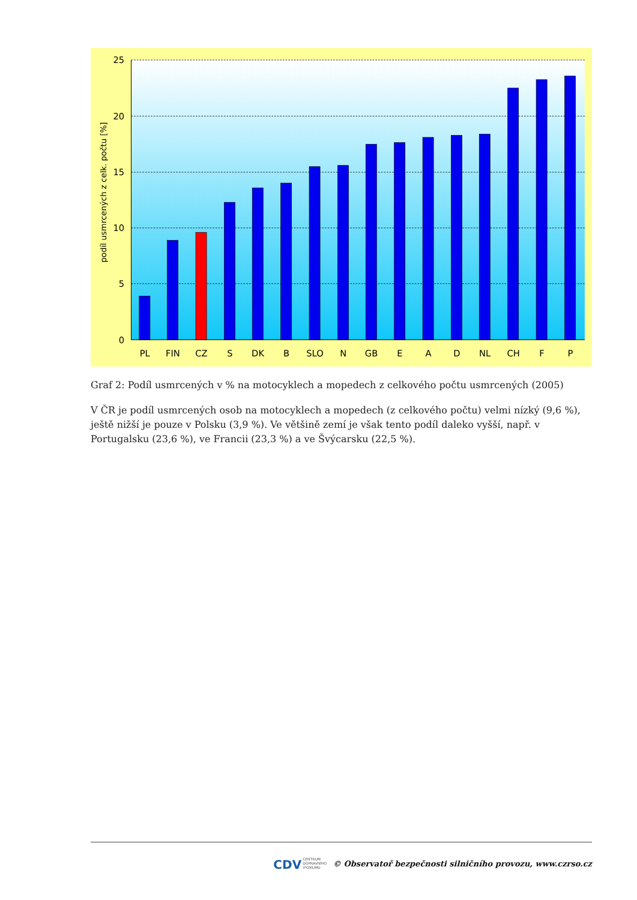25
20
15
10
5
0
PL
FIN
CZ
S
DK
B
SLO
N
GB
E
A
D
NL
CH
F
P
podíl usmrcených z celk. počtu [%]
Graf 2: Podíl usmrcených v % na motocyklech a mopedech z celkového počtu usmrcených (2005)
V ČR je podíl usmrcených osob na motocyklech a mopedech (z celkového počtu) velmi nízký (9,6 %), ještě nižší je pouze v Polsku (3,9 %). Ve většině zemí je však tento podíl daleko vyšší, např. v Portugalsku (23,6 %), ve Francii (23,3 %) a ve Švýcarsku (22,5 %).
CDVCENTRUM
DOPRAVNÍHO
VÝZKUMU © Observatoř bezpečnosti silničního provozu, www.czrso.cz